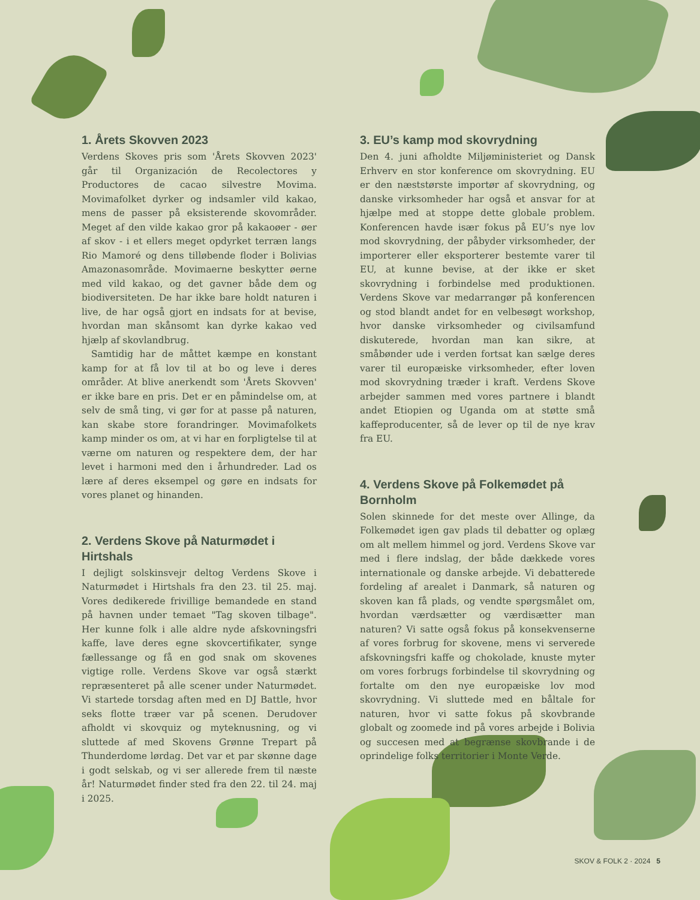1. Årets Skovven 2023
Verdens Skoves pris som 'Årets Skovven 2023' går til Organización de Recolectores y Productores de cacao silvestre Movima. Movimafolket dyrker og indsamler vild kakao, mens de passer på eksisterende skovområder. Meget af den vilde kakao gror på kakaoøer - øer af skov - i et ellers meget opdyrket terræn langs Rio Mamoré og dens tilløbende floder i Bolivias Amazonasområde. Movimaerne beskytter øerne med vild kakao, og det gavner både dem og biodiversiteten. De har ikke bare holdt naturen i live, de har også gjort en indsats for at bevise, hvordan man skånsomt kan dyrke kakao ved hjælp af skovlandbrug.
Samtidig har de måttet kæmpe en konstant kamp for at få lov til at bo og leve i deres områder. At blive anerkendt som 'Årets Skovven' er ikke bare en pris. Det er en påmindelse om, at selv de små ting, vi gør for at passe på naturen, kan skabe store forandringer. Movimafolkets kamp minder os om, at vi har en forpligtelse til at værne om naturen og respektere dem, der har levet i harmoni med den i århundreder. Lad os lære af deres eksempel og gøre en indsats for vores planet og hinanden.
2. Verdens Skove på Naturmødet i Hirtshals
I dejligt solskinsvejr deltog Verdens Skove i Naturmødet i Hirtshals fra den 23. til 25. maj. Vores dedikerede frivillige bemandede en stand på havnen under temaet "Tag skoven tilbage". Her kunne folk i alle aldre nyde afskovningsfri kaffe, lave deres egne skovcertifikater, synge fællessange og få en god snak om skovenes vigtige rolle. Verdens Skove var også stærkt repræsenteret på alle scener under Naturmødet. Vi startede torsdag aften med en DJ Battle, hvor seks flotte træer var på scenen. Derudover afholdt vi skovquiz og myteknusning, og vi sluttede af med Skovens Grønne Trepart på Thunderdome lørdag. Det var et par skønne dage i godt selskab, og vi ser allerede frem til næste år! Naturmødet finder sted fra den 22. til 24. maj i 2025.
3. EU’s kamp mod skovrydning
Den 4. juni afholdte Miljøministeriet og Dansk Erhverv en stor konference om skovrydning. EU er den næststørste importør af skovrydning, og danske virksomheder har også et ansvar for at hjælpe med at stoppe dette globale problem. Konferencen havde især fokus på EU’s nye lov mod skovrydning, der påbyder virksomheder, der importerer eller eksporterer bestemte varer til EU, at kunne bevise, at der ikke er sket skovrydning i forbindelse med produktionen. Verdens Skove var medarrangør på konferencen og stod blandt andet for en velbesøgt workshop, hvor danske virksomheder og civilsamfund diskuterede, hvordan man kan sikre, at småbønder ude i verden fortsat kan sælge deres varer til europæiske virksomheder, efter loven mod skovrydning træder i kraft. Verdens Skove arbejder sammen med vores partnere i blandt andet Etiopien og Uganda om at støtte små kaffeproducenter, så de lever op til de nye krav fra EU.
4. Verdens Skove på Folkemødet på Bornholm
Solen skinnede for det meste over Allinge, da Folkemødet igen gav plads til debatter og oplæg om alt mellem himmel og jord. Verdens Skove var med i flere indslag, der både dækkede vores internationale og danske arbejde. Vi debatterede fordeling af arealet i Danmark, så naturen og skoven kan få plads, og vendte spørgsmålet om, hvordan værdsætter og værdisætter man naturen? Vi satte også fokus på konsekvenserne af vores forbrug for skovene, mens vi serverede afskovningsfri kaffe og chokolade, knuste myter om vores forbrugs forbindelse til skovrydning og fortalte om den nye europæiske lov mod skovrydning. Vi sluttede med en båltale for naturen, hvor vi satte fokus på skovbrande globalt og zoomede ind på vores arbejde i Bolivia og succesen med at begrænse skovbrande i de oprindelige folks territorier i Monte Verde.
SKOV & FOLK 2 · 2024 5